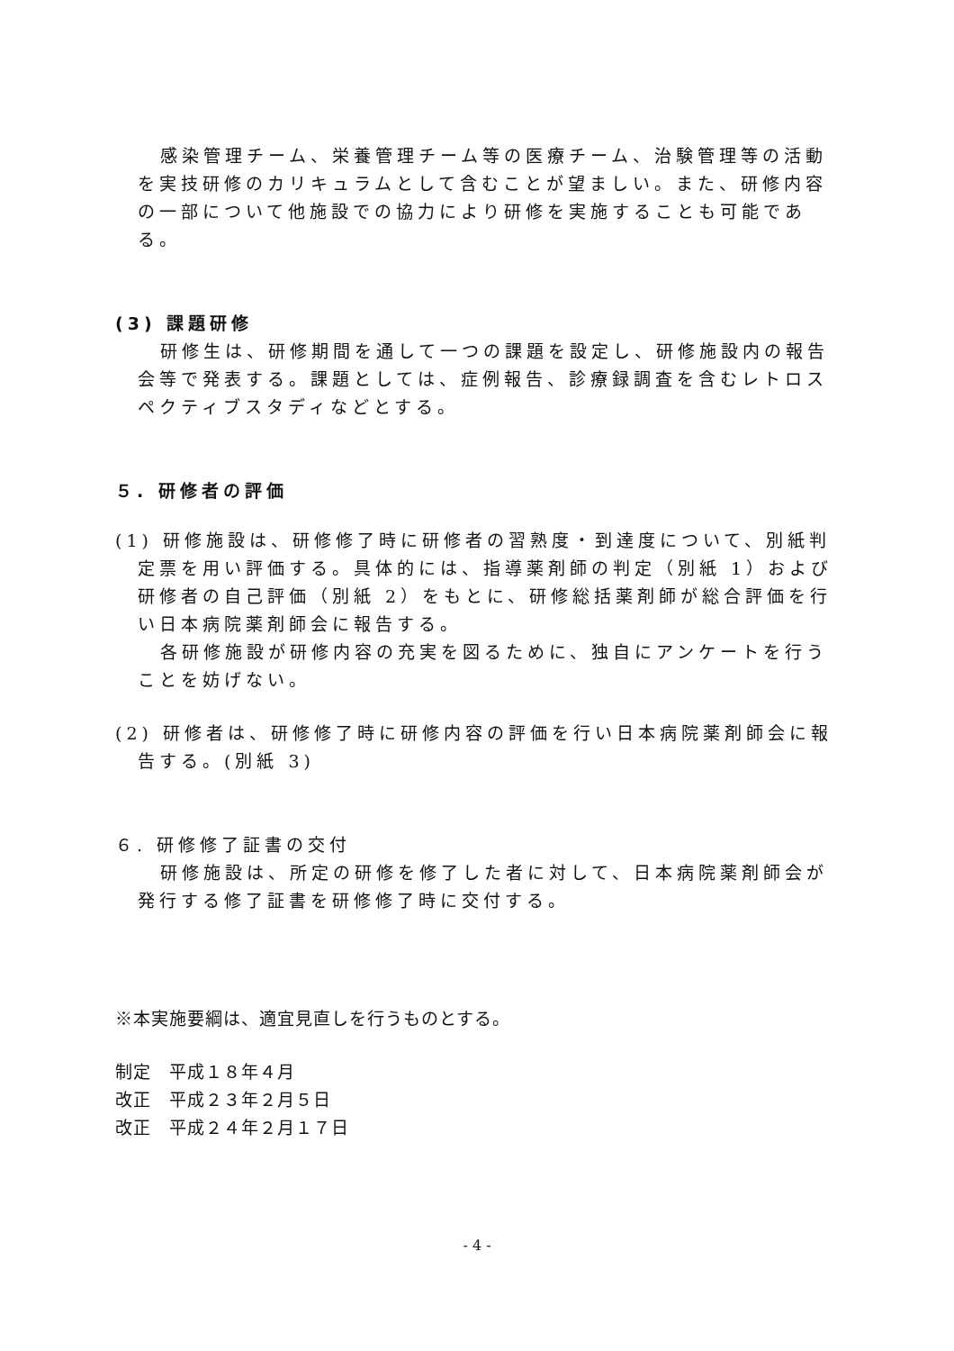感染管理チーム、栄養管理チーム等の医療チーム、治験管理等の活動を実技研修のカリキュラムとして含むことが望ましい。また、研修内容の一部について他施設での協力により研修を実施することも可能である。
(3) 課題研修
研修生は、研修期間を通して一つの課題を設定し、研修施設内の報告会等で発表する。課題としては、症例報告、診療録調査を含むレトロスペクティブスタディなどとする。
５. 研修者の評価
(1) 研修施設は、研修修了時に研修者の習熟度・到達度について、別紙判定票を用い評価する。具体的には、指導薬剤師の判定（別紙 1）および研修者の自己評価（別紙 2）をもとに、研修総括薬剤師が総合評価を行い日本病院薬剤師会に報告する。
各研修施設が研修内容の充実を図るために、独自にアンケートを行うことを妨げない。
(2) 研修者は、研修修了時に研修内容の評価を行い日本病院薬剤師会に報告する。(別紙 3)
６. 研修修了証書の交付
研修施設は、所定の研修を修了した者に対して、日本病院薬剤師会が発行する修了証書を研修修了時に交付する。
※本実施要綱は、適宜見直しを行うものとする。
制定　平成１８年４月
改正　平成２３年２月５日
改正　平成２４年２月１７日
- 4 -